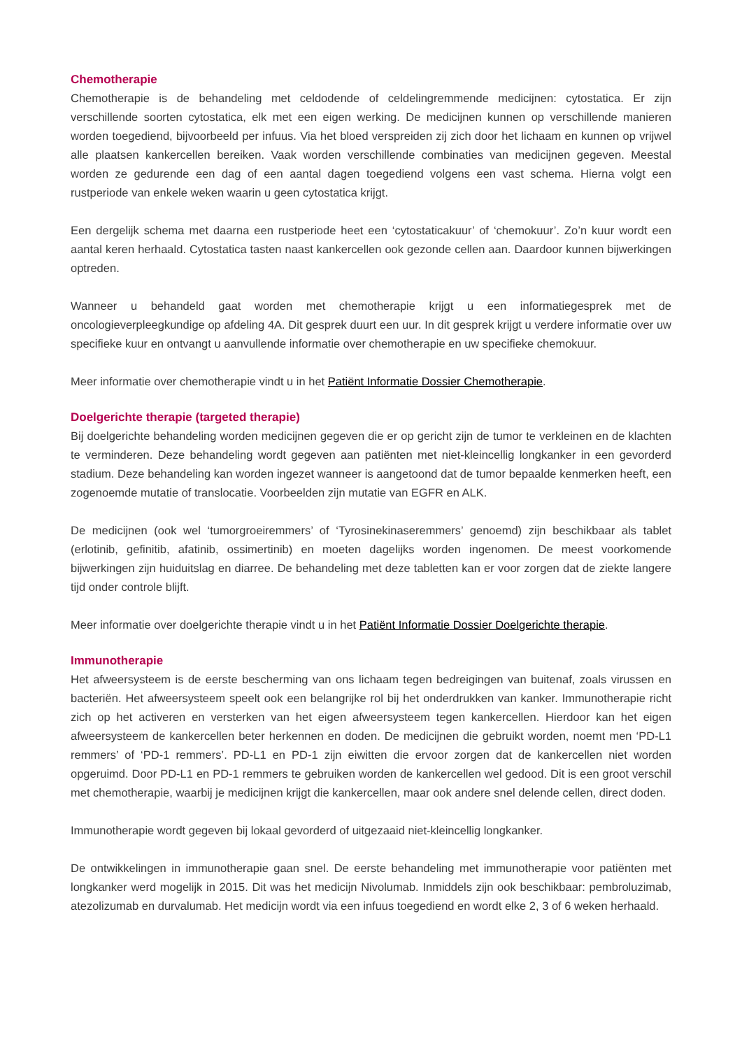Chemotherapie
Chemotherapie is de behandeling met celdodende of celdelingremmende medicijnen: cytostatica. Er zijn verschillende soorten cytostatica, elk met een eigen werking. De medicijnen kunnen op verschillende manieren worden toegediend, bijvoorbeeld per infuus. Via het bloed verspreiden zij zich door het lichaam en kunnen op vrijwel alle plaatsen kankercellen bereiken. Vaak worden verschillende combinaties van medicijnen gegeven. Meestal worden ze gedurende een dag of een aantal dagen toegediend volgens een vast schema. Hierna volgt een rustperiode van enkele weken waarin u geen cytostatica krijgt.
Een dergelijk schema met daarna een rustperiode heet een ‘cytostaticakuur’ of ‘chemokuur’. Zo’n kuur wordt een aantal keren herhaald. Cytostatica tasten naast kankercellen ook gezonde cellen aan. Daardoor kunnen bijwerkingen optreden.
Wanneer u behandeld gaat worden met chemotherapie krijgt u een informatiegesprek met de oncologieverpleegkundige op afdeling 4A. Dit gesprek duurt een uur. In dit gesprek krijgt u verdere informatie over uw specifieke kuur en ontvangt u aanvullende informatie over chemotherapie en uw specifieke chemokuur.
Meer informatie over chemotherapie vindt u in het Patiënt Informatie Dossier Chemotherapie.
Doelgerichte therapie (targeted therapie)
Bij doelgerichte behandeling worden medicijnen gegeven die er op gericht zijn de tumor te verkleinen en de klachten te verminderen. Deze behandeling wordt gegeven aan patiënten met niet-kleincellig longkanker in een gevorderd stadium. Deze behandeling kan worden ingezet wanneer is aangetoond dat de tumor bepaalde kenmerken heeft, een zogenoemde mutatie of translocatie. Voorbeelden zijn mutatie van EGFR en ALK.
De medicijnen (ook wel ‘tumorgroeiremmers’ of ‘Tyrosinekinaseremmers’ genoemd) zijn beschikbaar als tablet (erlotinib, gefinitib, afatinib, ossimertinib) en moeten dagelijks worden ingenomen. De meest voorkomende bijwerkingen zijn huiduitslag en diarree. De behandeling met deze tabletten kan er voor zorgen dat de ziekte langere tijd onder controle blijft.
Meer informatie over doelgerichte therapie vindt u in het Patiënt Informatie Dossier Doelgerichte therapie.
Immunotherapie
Het afweersysteem is de eerste bescherming van ons lichaam tegen bedreigingen van buitenaf, zoals virussen en bacteriën. Het afweersysteem speelt ook een belangrijke rol bij het onderdrukken van kanker. Immunotherapie richt zich op het activeren en versterken van het eigen afweersysteem tegen kankercellen. Hierdoor kan het eigen afweersysteem de kankercellen beter herkennen en doden. De medicijnen die gebruikt worden, noemt men ‘PD-L1 remmers’ of ‘PD-1 remmers’. PD-L1 en PD-1 zijn eiwitten die ervoor zorgen dat de kankercellen niet worden opgeruimd. Door PD-L1 en PD-1 remmers te gebruiken worden de kankercellen wel gedood. Dit is een groot verschil met chemotherapie, waarbij je medicijnen krijgt die kankercellen, maar ook andere snel delende cellen, direct doden.
Immunotherapie wordt gegeven bij lokaal gevorderd of uitgezaaid niet-kleincellig longkanker.
De ontwikkelingen in immunotherapie gaan snel. De eerste behandeling met immunotherapie voor patiënten met longkanker werd mogelijk in 2015. Dit was het medicijn Nivolumab. Inmiddels zijn ook beschikbaar: pembroluzimab, atezolizumab en durvalumab. Het medicijn wordt via een infuus toegediend en wordt elke 2, 3 of 6 weken herhaald.